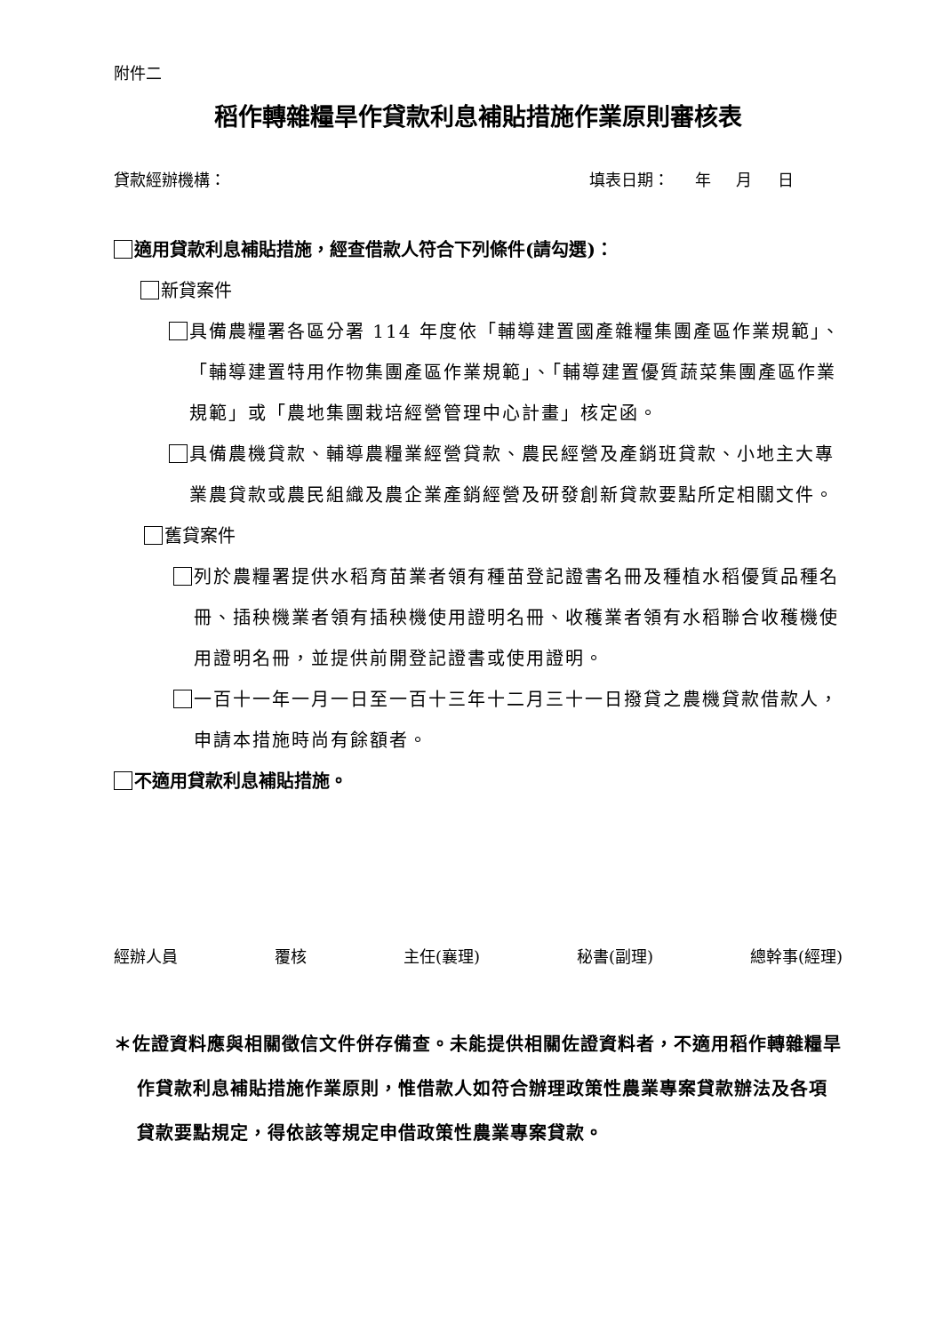附件二
稻作轉雜糧旱作貸款利息補貼措施作業原則審核表
貸款經辦機構： 填表日期： 年 月 日
適用貸款利息補貼措施，經查借款人符合下列條件(請勾選)：
新貸案件
具備農糧署各區分署 114 年度依「輔導建置國產雜糧集團產區作業規範」、「輔導建置特用作物集團產區作業規範」、「輔導建置優質蔬菜集團產區作業規範」或「農地集團栽培經營管理中心計畫」核定函。
具備農機貸款、輔導農糧業經營貸款、農民經營及產銷班貸款、小地主大專業農貸款或農民組織及農企業產銷經營及研發創新貸款要點所定相關文件。
舊貸案件
列於農糧署提供水稻育苗業者領有種苗登記證書名冊及種植水稻優質品種名冊、插秧機業者領有插秧機使用證明名冊、收穫業者領有水稻聯合收穫機使用證明名冊，並提供前開登記證書或使用證明。
一百十一年一月一日至一百十三年十二月三十一日撥貸之農機貸款借款人，申請本措施時尚有餘額者。
不適用貸款利息補貼措施。
經辦人員 覆核 主任(襄理) 秘書(副理) 總幹事(經理)
＊佐證資料應與相關徵信文件併存備查。未能提供相關佐證資料者，不適用稻作轉雜糧旱作貸款利息補貼措施作業原則，惟借款人如符合辦理政策性農業專案貸款辦法及各項貸款要點規定，得依該等規定申借政策性農業專案貸款。